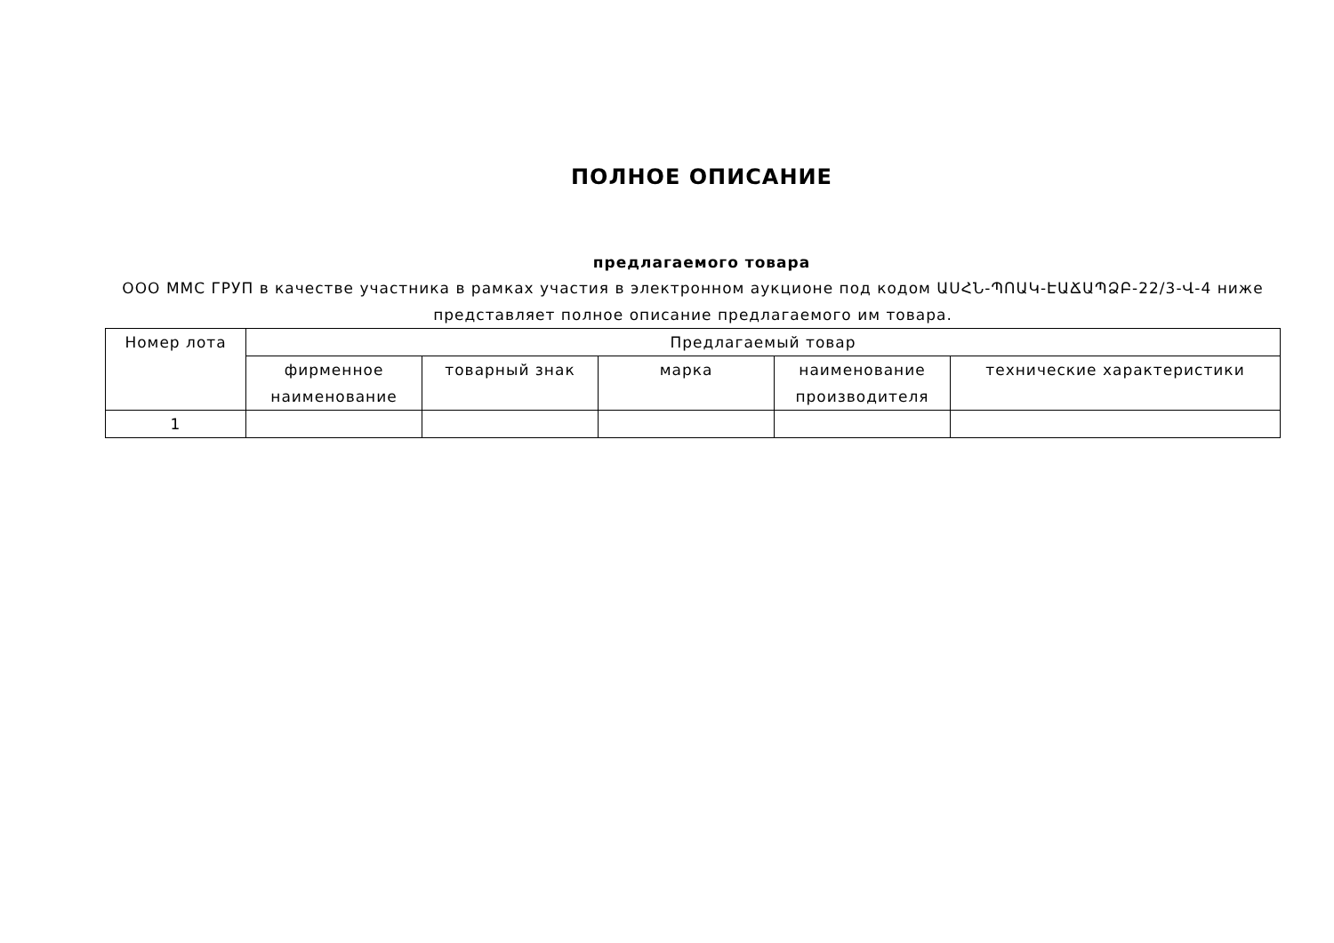ПОЛНОЕ ОПИСАНИЕ
предлагаемого товара
ООО ММС ГРУП в качестве участника в рамках участия в электронном аукционе под кодом ԱՍՀՆ-ՊՈԱԿ-ԷԱՃԱՊՁԲ-22/3-Վ-4 ниже представляет полное описание предлагаемого им товара.
| Номер лота | Предлагаемый товар | | | | |
| --- | --- | --- | --- | --- | --- |
| | фирменное наименование | товарный знак | марка | наименование производителя | технические характеристики |
| 1 | | | | | |